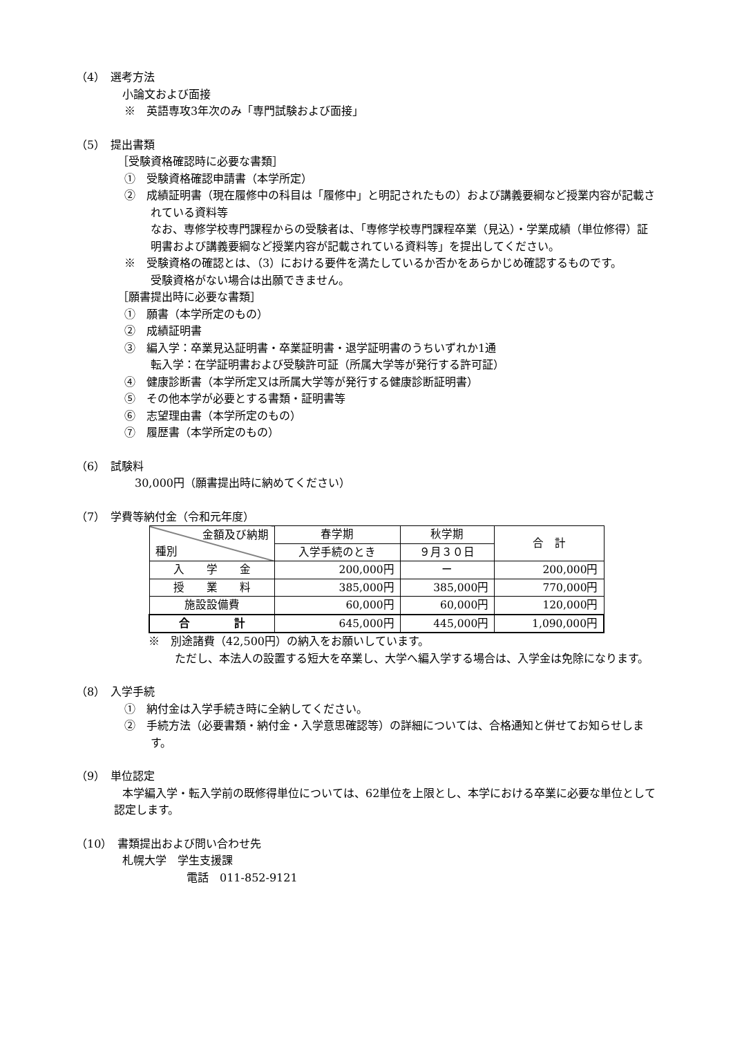（4）　選考方法
小論文および面接
※　英語専攻3年次のみ「専門試験および面接」
（5）　提出書類
［受験資格確認時に必要な書類］
①　受験資格確認申請書（本学所定）
②　成績証明書（現在履修中の科目は「履修中」と明記されたもの）および講義要綱など授業内容が記載されている資料等
なお、専修学校専門課程からの受験者は、「専修学校専門課程卒業（見込）・学業成績（単位修得）証明書および講義要綱など授業内容が記載されている資料等」を提出してください。
※　受験資格の確認とは、（3）における要件を満たしているか否かをあらかじめ確認するものです。
受験資格がない場合は出願できません。
［願書提出時に必要な書類］
①　願書（本学所定のもの）
②　成績証明書
③　編入学：卒業見込証明書・卒業証明書・退学証明書のうちいずれか1通
転入学：在学証明書および受験許可証（所属大学等が発行する許可証）
④　健康診断書（本学所定又は所属大学等が発行する健康診断証明書）
⑤　その他本学が必要とする書類・証明書等
⑥　志望理由書（本学所定のもの）
⑦　履歴書（本学所定のもの）
（6）　試験料
30,000円（願書提出時に納めてください）
（7）　学費等納付金（令和元年度）
| 金額及び納期 種別 | 春学期 | 秋学期 | 合 計 |
| --- | --- | --- | --- |
| | 入学手続のとき | ９月３０日 | |
| 入 学 金 | 200,000円 | ー | 200,000円 |
| 授 業 料 | 385,000円 | 385,000円 | 770,000円 |
| 施設設備費 | 60,000円 | 60,000円 | 120,000円 |
| 合 計 | 645,000円 | 445,000円 | 1,090,000円 |
※　別途諸費（42,500円）の納入をお願いしています。
ただし、本法人の設置する短大を卒業し、大学へ編入学する場合は、入学金は免除になります。
（8）　入学手続
①　納付金は入学手続き時に全納してください。
②　手続方法（必要書類・納付金・入学意思確認等）の詳細については、合格通知と併せてお知らせします。
（9）　単位認定
本学編入学・転入学前の既修得単位については、62単位を上限とし、本学における卒業に必要な単位として認定します。
（10）　書類提出および問い合わせ先
札幌大学　学生支援課
電話　011-852-9121